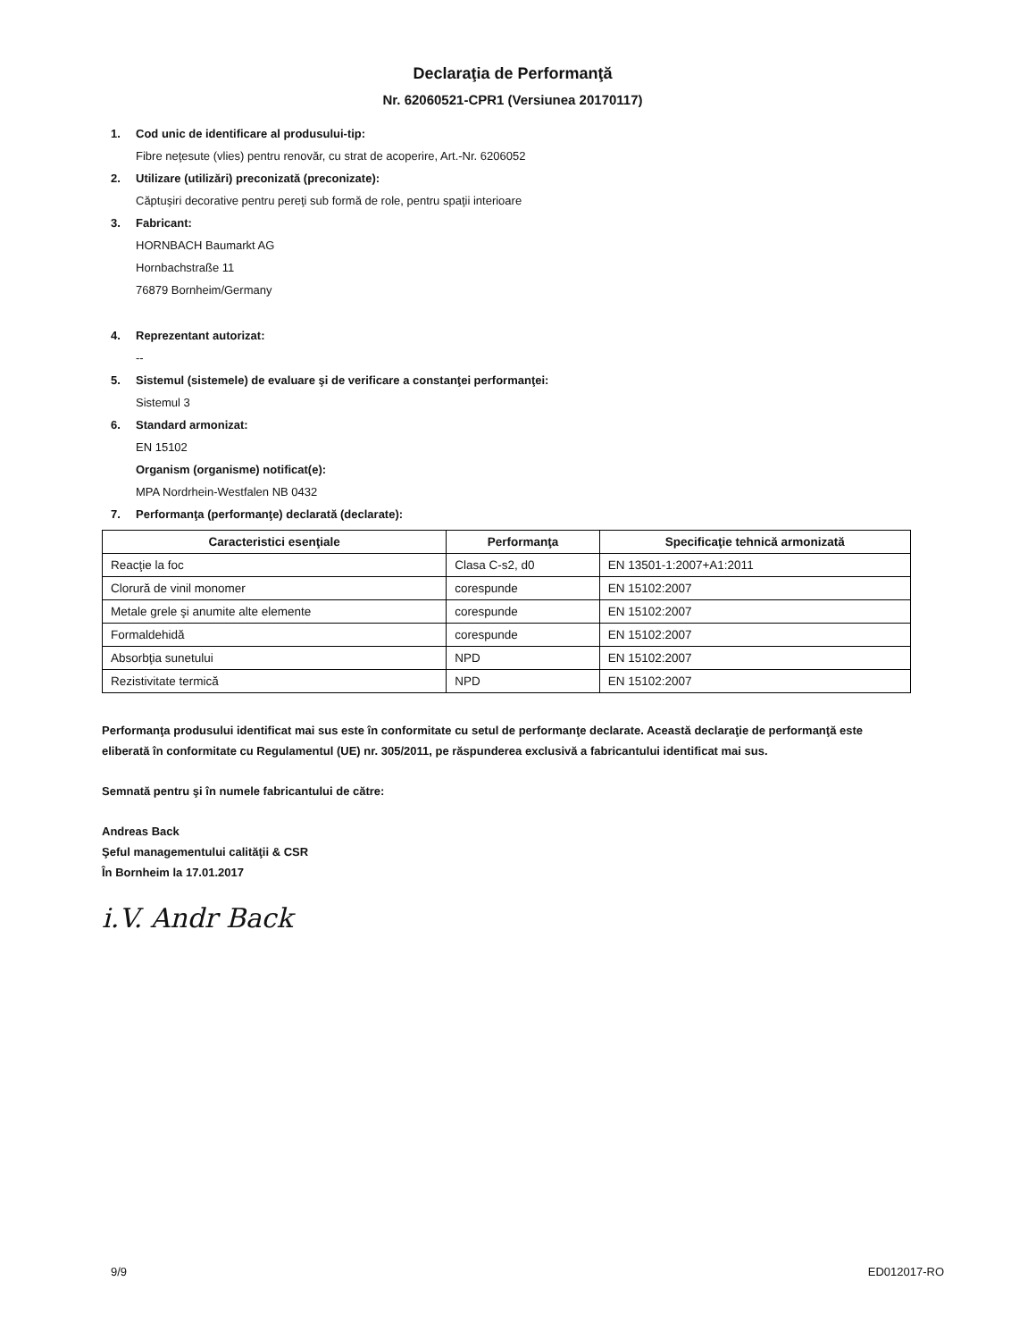Declaraţia de Performanţă
Nr. 62060521-CPR1 (Versiunea 20170117)
1. Cod unic de identificare al produsului-tip:
Fibre neţesute (vlies) pentru renovăr, cu strat de acoperire, Art.-Nr. 6206052
2. Utilizare (utilizări) preconizată (preconizate):
Căptuşiri decorative pentru pereţi sub formă de role, pentru spaţii interioare
3. Fabricant:
HORNBACH Baumarkt AG
Hornbachstraße 11
76879 Bornheim/Germany
4. Reprezentant autorizat:
--
5. Sistemul (sistemele) de evaluare şi de verificare a constanţei performanţei:
Sistemul 3
6. Standard armonizat:
EN 15102
Organism (organisme) notificat(e):
MPA Nordrhein-Westfalen NB 0432
7. Performanţa (performanţe) declarată (declarate):
| Caracteristici esenţiale | Performanţa | Specificaţie tehnică armonizată |
| --- | --- | --- |
| Reacţie la foc | Clasa C-s2, d0 | EN 13501-1:2007+A1:2011 |
| Clorură de vinil monomer | corespunde | EN 15102:2007 |
| Metale grele şi anumite alte elemente | corespunde | EN 15102:2007 |
| Formaldehidă | corespunde | EN 15102:2007 |
| Absorbţia sunetului | NPD | EN 15102:2007 |
| Rezistivitate termică | NPD | EN 15102:2007 |
Performanţa produsului identificat mai sus este în conformitate cu setul de performanţe declarate. Această declaraţie de performanţă este eliberată în conformitate cu Regulamentul (UE) nr. 305/2011, pe răspunderea exclusivă a fabricantului identificat mai sus.
Semnată pentru şi în numele fabricantului de către:
Andreas Back
Şeful managementului calităţii & CSR
În Bornheim la 17.01.2017
i.V. Andr Back
9/9 ED012017-RO